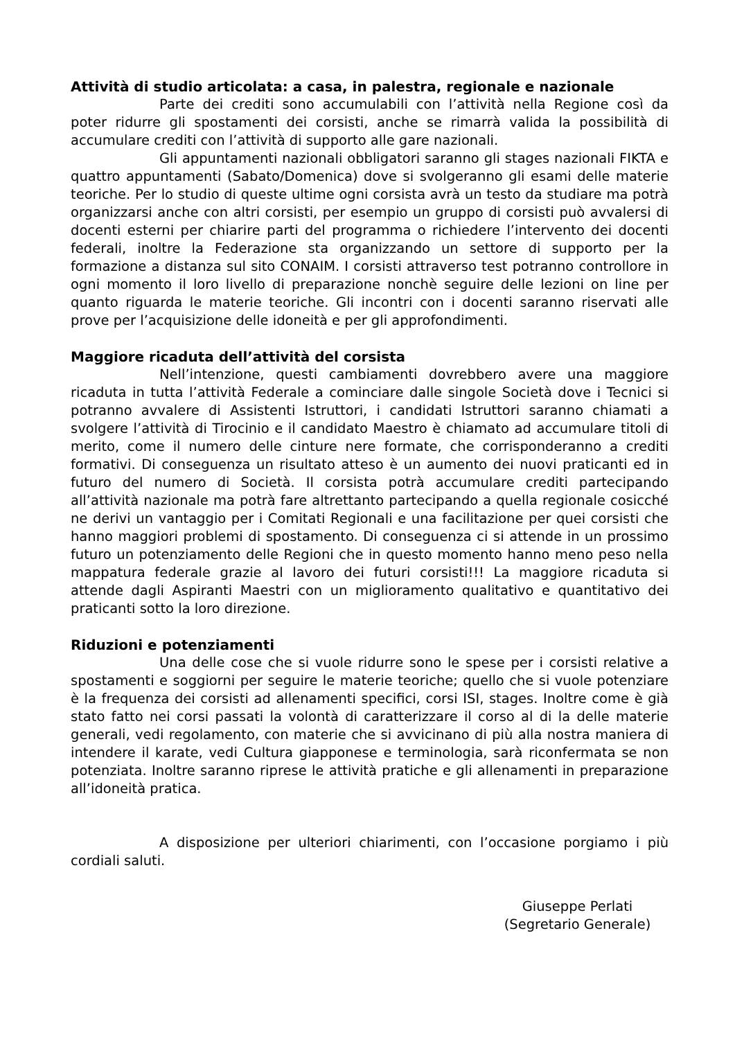Attività di studio articolata: a casa, in palestra, regionale e nazionale
Parte dei crediti sono accumulabili con l’attività nella Regione così da poter ridurre gli spostamenti dei corsisti, anche se rimarrà valida la possibilità di accumulare crediti con l’attività di supporto alle gare nazionali.
Gli appuntamenti nazionali obbligatori saranno gli stages nazionali FIKTA e quattro appuntamenti (Sabato/Domenica) dove si svolgeranno gli esami delle materie teoriche. Per lo studio di queste ultime ogni corsista avrà un testo da studiare ma potrà organizzarsi anche con altri corsisti, per esempio un gruppo di corsisti può avvalersi di docenti esterni per chiarire parti del programma o richiedere l’intervento dei docenti federali, inoltre la Federazione sta organizzando un settore di supporto per la formazione a distanza sul sito CONAIM. I corsisti attraverso test potranno controllore in ogni momento il loro livello di preparazione nonchè seguire delle lezioni on line per quanto riguarda le materie teoriche. Gli incontri con i docenti saranno riservati alle prove per l’acquisizione delle idoneità e per gli approfondimenti.
Maggiore ricaduta dell’attività del corsista
Nell’intenzione, questi cambiamenti dovrebbero avere una maggiore ricaduta in tutta l’attività Federale a cominciare dalle singole Società dove i Tecnici si potranno avvalere di Assistenti Istruttori, i candidati Istruttori saranno chiamati a svolgere l’attività di Tirocinio e il candidato Maestro è chiamato ad accumulare titoli di merito, come il numero delle cinture nere formate, che corrisponderanno a crediti formativi. Di conseguenza un risultato atteso è un aumento dei nuovi praticanti ed in futuro del numero di Società. Il corsista potrà accumulare crediti partecipando all’attività nazionale ma potrà fare altrettanto partecipando a quella regionale cosicché ne derivi un vantaggio per i Comitati Regionali e una facilitazione per quei corsisti che hanno maggiori problemi di spostamento. Di conseguenza ci si attende in un prossimo futuro un potenziamento delle Regioni che in questo momento hanno meno peso nella mappatura federale grazie al lavoro dei futuri corsisti!!! La maggiore ricaduta si attende dagli Aspiranti Maestri con un miglioramento qualitativo e quantitativo dei praticanti sotto la loro direzione.
Riduzioni e potenziamenti
Una delle cose che si vuole ridurre sono le spese per i corsisti relative a spostamenti e soggiorni per seguire le materie teoriche; quello che si vuole potenziare è la frequenza dei corsisti ad allenamenti specifici, corsi ISI, stages. Inoltre come è già stato fatto nei corsi passati la volontà di caratterizzare il corso al di la delle materie generali, vedi regolamento, con materie che si avvicinano di più alla nostra maniera di intendere il karate, vedi Cultura giapponese e terminologia, sarà riconfermata se non potenziata. Inoltre saranno riprese le attività pratiche e gli allenamenti in preparazione all’idoneità pratica.
A disposizione per ulteriori chiarimenti, con l’occasione porgiamo i più cordiali saluti.
Giuseppe Perlati
(Segretario Generale)